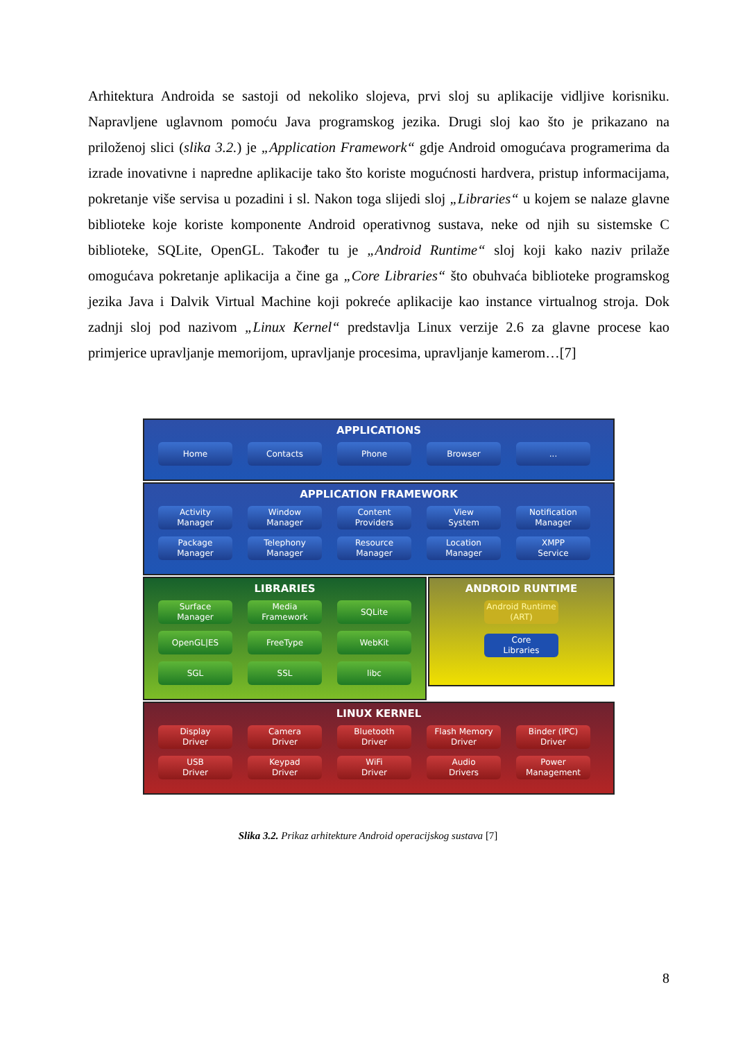Arhitektura Androida se sastoji od nekoliko slojeva, prvi sloj su aplikacije vidljive korisniku. Napravljene uglavnom pomoću Java programskog jezika. Drugi sloj kao što je prikazano na priloženoj slici (slika 3.2.) je „Application Framework“ gdje Android omogućava programerima da izrade inovativne i napredne aplikacije tako što koriste mogućnosti hardvera, pristup informacijama, pokretanje više servisa u pozadini i sl. Nakon toga slijedi sloj „Libraries“ u kojem se nalaze glavne biblioteke koje koriste komponente Android operativnog sustava, neke od njih su sistemske C biblioteke, SQLite, OpenGL. Također tu je „Android Runtime“ sloj koji kako naziv prilaže omogućava pokretanje aplikacija a čine ga „Core Libraries“ što obuhvaća biblioteke programskog jezika Java i Dalvik Virtual Machine koji pokreće aplikacije kao instance virtualnog stroja. Dok zadnji sloj pod nazivom „Linux Kernel“ predstavlja Linux verzije 2.6 za glavne procese kao primjerice upravljanje memorijom, upravljanje procesima, upravljanje kamerom…[7]
APPLICATIONS
Home Contacts Phone Browser ...
APPLICATION FRAMEWORK
Activity
Manager
Window
Manager
Content
Providers
View
System
Notification
Manager
Package
Manager
Telephony
Manager
Resource
Manager
Location
Manager
XMPP
Service
LIBRARIES
Surface
Manager
Media
Framework
SQLite
OpenGL|ES FreeType WebKit
SGL SSL libc
ANDROID RUNTIME
Android Runtime
(ART)
Core
Libraries
LINUX KERNEL
Display
Driver
Camera
Driver
Bluetooth
Driver
Flash Memory
Driver
Binder (IPC)
Driver
USB
Driver
Keypad
Driver
WiFi
Driver
Audio
Drivers
Power
Management
Slika 3.2. Prikaz arhitekture Android operacijskog sustava [7]
8